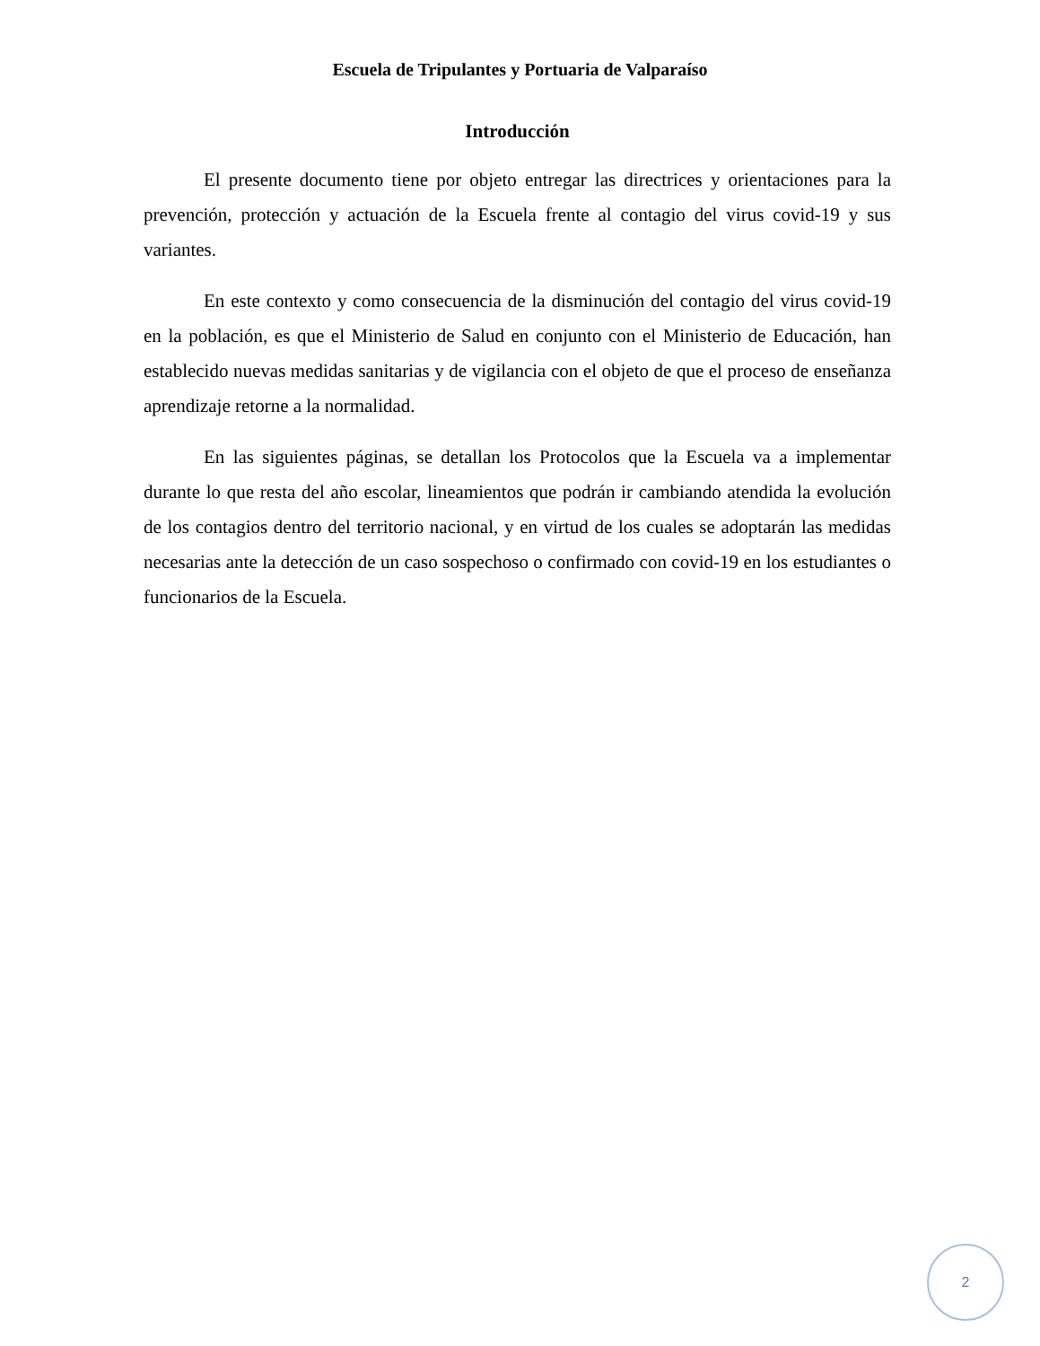Escuela de Tripulantes y Portuaria de Valparaíso
Introducción
El presente documento tiene por objeto entregar las directrices y orientaciones para la prevención, protección y actuación de la Escuela frente al contagio del virus covid-19 y sus variantes.
En este contexto y como consecuencia de la disminución del contagio del virus covid-19 en la población, es que el Ministerio de Salud en conjunto con el Ministerio de Educación, han establecido nuevas medidas sanitarias y de vigilancia con el objeto de que el proceso de enseñanza aprendizaje retorne a la normalidad.
En las siguientes páginas, se detallan los Protocolos que la Escuela va a implementar durante lo que resta del año escolar, lineamientos que podrán ir cambiando atendida la evolución de los contagios dentro del territorio nacional, y en virtud de los cuales se adoptarán las medidas necesarias ante la detección de un caso sospechoso o confirmado con covid-19 en los estudiantes o funcionarios de la Escuela.
2